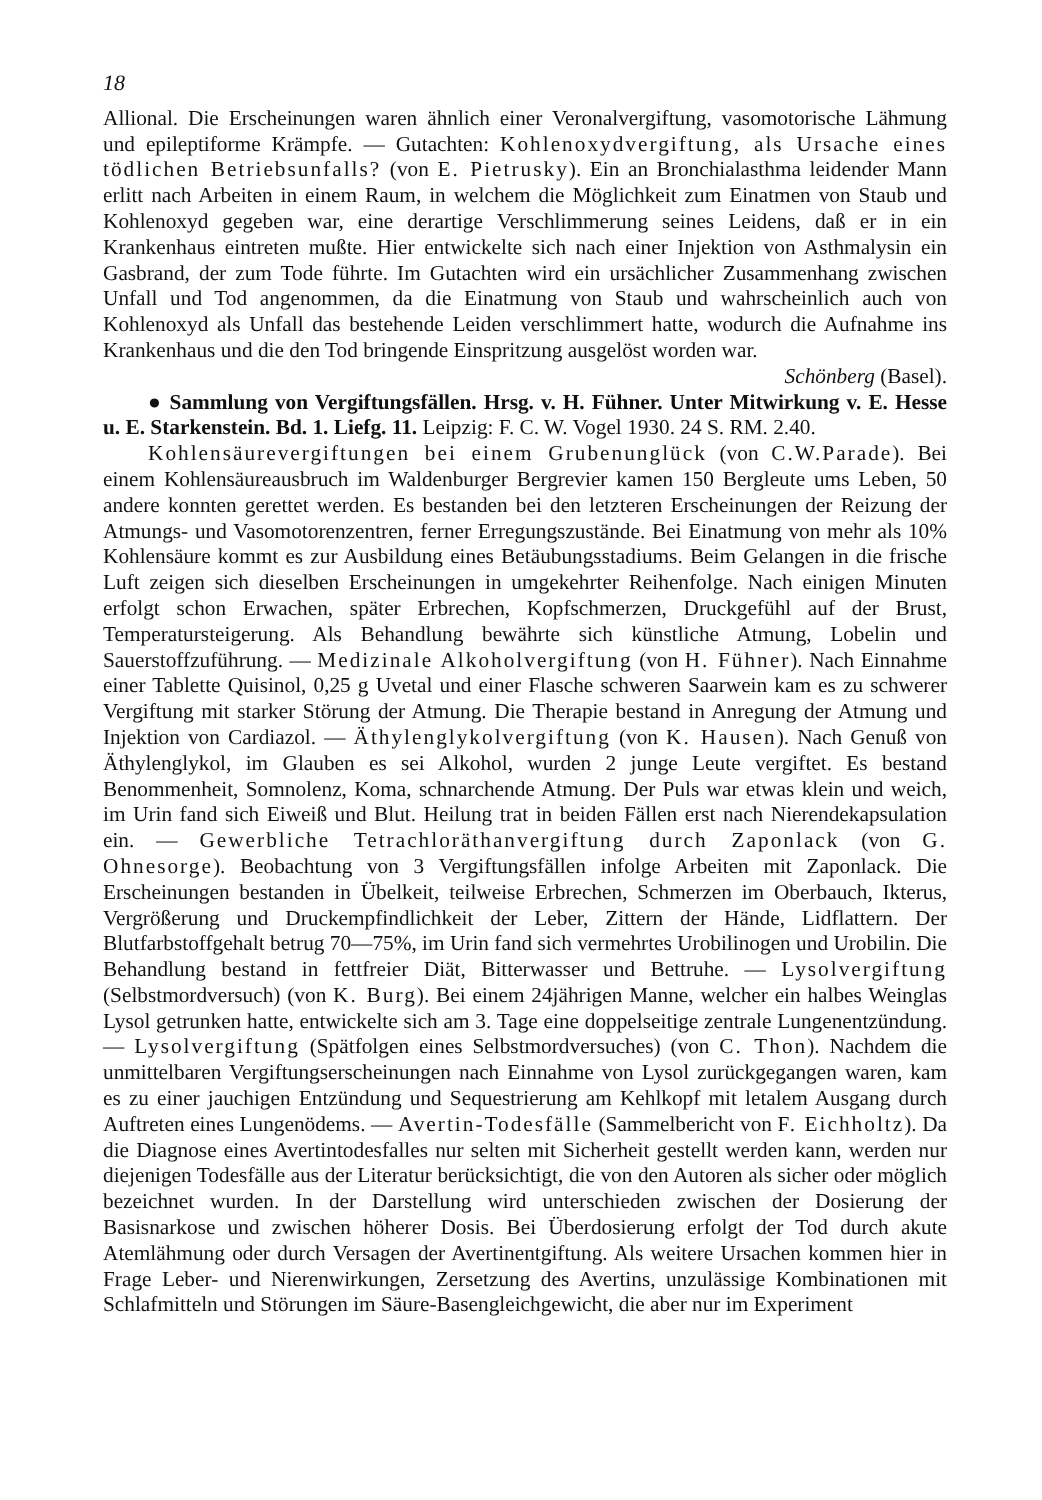18
Allional. Die Erscheinungen waren ähnlich einer Veronalvergiftung, vasomotorische Lähmung und epileptiforme Krämpfe. — Gutachten: Kohlenoxydvergiftung, als Ursache eines tödlichen Betriebsunfalls? (von E. Pietrusky). Ein an Bronchialasthma leidender Mann erlitt nach Arbeiten in einem Raum, in welchem die Möglichkeit zum Einatmen von Staub und Kohlenoxyd gegeben war, eine derartige Verschlimmerung seines Leidens, daß er in ein Krankenhaus eintreten mußte. Hier entwickelte sich nach einer Injektion von Asthmalysin ein Gasbrand, der zum Tode führte. Im Gutachten wird ein ursächlicher Zusammenhang zwischen Unfall und Tod angenommen, da die Einatmung von Staub und wahrscheinlich auch von Kohlenoxyd als Unfall das bestehende Leiden verschlimmert hatte, wodurch die Aufnahme ins Krankenhaus und die den Tod bringende Einspritzung ausgelöst worden war.
Schönberg (Basel).
● Sammlung von Vergiftungsfällen. Hrsg. v. H. Fühner. Unter Mitwirkung v. E. Hesse u. E. Starkenstein. Bd. 1. Liefg. 11. Leipzig: F. C. W. Vogel 1930. 24 S. RM. 2.40.
Kohlensäurevergiftungen bei einem Grubenunglück (von C.W.Parade). Bei einem Kohlensäureausbruch im Waldenburger Bergrevier kamen 150 Bergleute ums Leben, 50 andere konnten gerettet werden. Es bestanden bei den letzteren Erscheinungen der Reizung der Atmungs- und Vasomotorenzentren, ferner Erregungszustände. Bei Einatmung von mehr als 10% Kohlensäure kommt es zur Ausbildung eines Betäubungsstadiums. Beim Gelangen in die frische Luft zeigen sich dieselben Erscheinungen in umgekehrter Reihenfolge. Nach einigen Minuten erfolgt schon Erwachen, später Erbrechen, Kopfschmerzen, Druckgefühl auf der Brust, Temperatursteigerung. Als Behandlung bewährte sich künstliche Atmung, Lobelin und Sauerstoffzuführung. — Medizinale Alkoholvergiftung (von H. Fühner). Nach Einnahme einer Tablette Quisinol, 0,25 g Uvetal und einer Flasche schweren Saarwein kam es zu schwerer Vergiftung mit starker Störung der Atmung. Die Therapie bestand in Anregung der Atmung und Injektion von Cardiazol. — Äthylenglykolvergiftung (von K. Hausen). Nach Genuß von Äthylenglykol, im Glauben es sei Alkohol, wurden 2 junge Leute vergiftet. Es bestand Benommenheit, Somnolenz, Koma, schnarchende Atmung. Der Puls war etwas klein und weich, im Urin fand sich Eiweiß und Blut. Heilung trat in beiden Fällen erst nach Nierendekapsulation ein. — Gewerbliche Tetrachloräthanvergiftung durch Zaponlack (von G. Ohnesorge). Beobachtung von 3 Vergiftungsfällen infolge Arbeiten mit Zaponlack. Die Erscheinungen bestanden in Übelkeit, teilweise Erbrechen, Schmerzen im Oberbauch, Ikterus, Vergrößerung und Druckempfindlichkeit der Leber, Zittern der Hände, Lidflattern. Der Blutfarbstoffgehalt betrug 70—75%, im Urin fand sich vermehrtes Urobilinogen und Urobilin. Die Behandlung bestand in fettfreier Diät, Bitterwasser und Bettruhe. — Lysolvergiftung (Selbstmordversuch) (von K. Burg). Bei einem 24jährigen Manne, welcher ein halbes Weinglas Lysol getrunken hatte, entwickelte sich am 3. Tage eine doppelseitige zentrale Lungenentzündung. — Lysolvergiftung (Spätfolgen eines Selbstmordversuches) (von C. Thon). Nachdem die unmittelbaren Vergiftungserscheinungen nach Einnahme von Lysol zurückgegangen waren, kam es zu einer jauchigen Entzündung und Sequestrierung am Kehlkopf mit letalem Ausgang durch Auftreten eines Lungenödems. — Avertin-Todesfälle (Sammelbericht von F. Eichholtz). Da die Diagnose eines Avertintodesfalles nur selten mit Sicherheit gestellt werden kann, werden nur diejenigen Todesfälle aus der Literatur berücksichtigt, die von den Autoren als sicher oder möglich bezeichnet wurden. In der Darstellung wird unterschieden zwischen der Dosierung der Basisnarkose und zwischen höherer Dosis. Bei Überdosierung erfolgt der Tod durch akute Atemlähmung oder durch Versagen der Avertinentgiftung. Als weitere Ursachen kommen hier in Frage Leber- und Nierenwirkungen, Zersetzung des Avertins, unzulässige Kombinationen mit Schlafmitteln und Störungen im Säure-Basengleichgewicht, die aber nur im Experiment